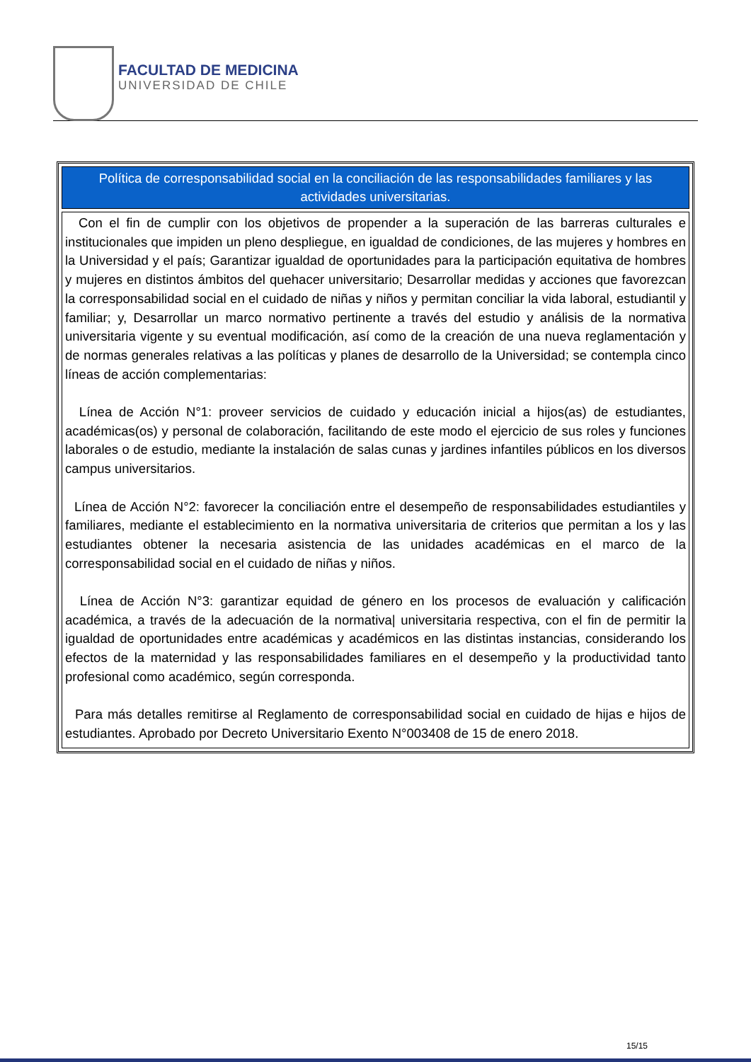FACULTAD DE MEDICINA
UNIVERSIDAD DE CHILE
| Política de corresponsabilidad social en la conciliación de las responsabilidades familiares y las actividades universitarias. |
| --- |
| Con el fin de cumplir con los objetivos de propender a la superación de las barreras culturales e institucionales que impiden un pleno despliegue, en igualdad de condiciones, de las mujeres y hombres en la Universidad y el país; Garantizar igualdad de oportunidades para la participación equitativa de hombres y mujeres en distintos ámbitos del quehacer universitario; Desarrollar medidas y acciones que favorezcan la corresponsabilidad social en el cuidado de niñas y niños y permitan conciliar la vida laboral, estudiantil y familiar; y, Desarrollar un marco normativo pertinente a través del estudio y análisis de la normativa universitaria vigente y su eventual modificación, así como de la creación de una nueva reglamentación y de normas generales relativas a las políticas y planes de desarrollo de la Universidad; se contempla cinco líneas de acción complementarias: Línea de Acción N°1: proveer servicios de cuidado y educación inicial a hijos(as) de estudiantes, académicas(os) y personal de colaboración, facilitando de este modo el ejercicio de sus roles y funciones laborales o de estudio, mediante la instalación de salas cunas y jardines infantiles públicos en los diversos campus universitarios. Línea de Acción N°2: favorecer la conciliación entre el desempeño de responsabilidades estudiantiles y familiares, mediante el establecimiento en la normativa universitaria de criterios que permitan a los y las estudiantes obtener la necesaria asistencia de las unidades académicas en el marco de la corresponsabilidad social en el cuidado de niñas y niños. Línea de Acción N°3: garantizar equidad de género en los procesos de evaluación y calificación académica, a través de la adecuación de la normativa/ universitaria respectiva, con el fin de permitir la igualdad de oportunidades entre académicas y académicos en las distintas instancias, considerando los efectos de la maternidad y las responsabilidades familiares en el desempeño y la productividad tanto profesional como académico, según corresponda. Para más detalles remitirse al Reglamento de corresponsabilidad social en cuidado de hijas e hijos de estudiantes. Aprobado por Decreto Universitario Exento N°003408 de 15 de enero 2018. |
15/15